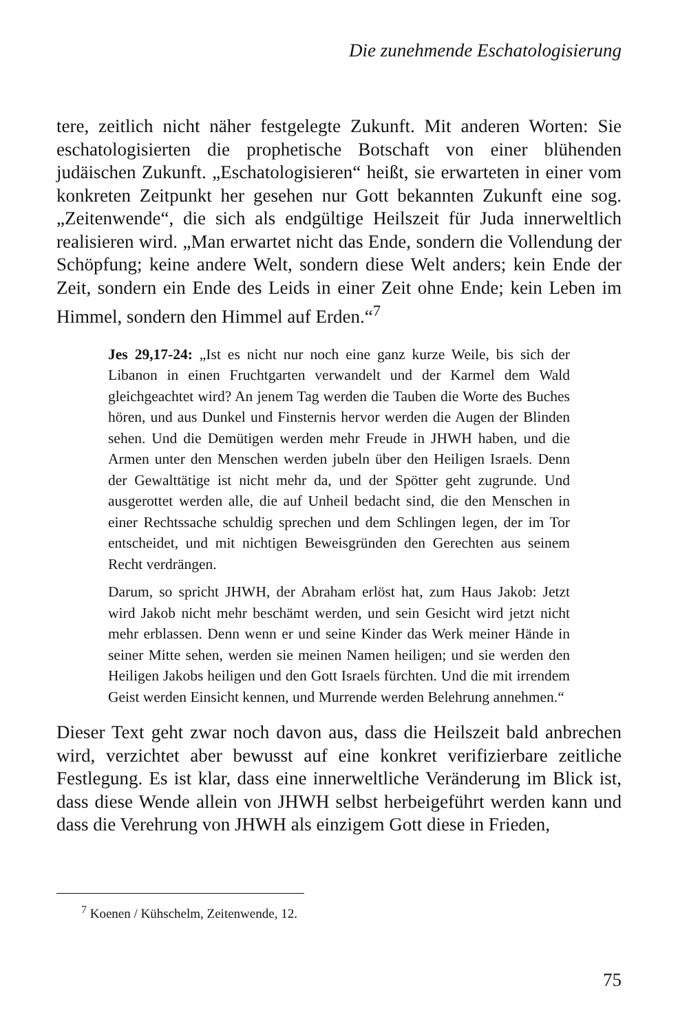Die zunehmende Eschatologisierung
tere, zeitlich nicht näher festgelegte Zukunft. Mit anderen Worten: Sie eschatologisierten die prophetische Botschaft von einer blühenden judäischen Zukunft. „Eschatologisieren“ heißt, sie erwarteten in einer vom konkreten Zeitpunkt her gesehen nur Gott bekannten Zukunft eine sog. „Zeitenwende“, die sich als endgültige Heilszeit für Juda innerweltlich realisieren wird. „Man erwartet nicht das Ende, sondern die Vollendung der Schöpfung; keine andere Welt, sondern diese Welt anders; kein Ende der Zeit, sondern ein Ende des Leids in einer Zeit ohne Ende; kein Leben im Himmel, sondern den Himmel auf Erden.“<sup>7</sup>
Jes 29,17-24: „Ist es nicht nur noch eine ganz kurze Weile, bis sich der Libanon in einen Fruchtgarten verwandelt und der Karmel dem Wald gleichgeachtet wird? An jenem Tag werden die Tauben die Worte des Buches hören, und aus Dunkel und Finsternis hervor werden die Augen der Blinden sehen. Und die Demütigen werden mehr Freude in JHWH haben, und die Armen unter den Menschen werden jubeln über den Heiligen Israels. Denn der Gewalttätige ist nicht mehr da, und der Spötter geht zugrunde. Und ausgerottet werden alle, die auf Unheil bedacht sind, die den Menschen in einer Rechtssache schuldig sprechen und dem Schlingen legen, der im Tor entscheidet, und mit nichtigen Beweisgründen den Gerechten aus seinem Recht verdrängen.
Darum, so spricht JHWH, der Abraham erlöst hat, zum Haus Jakob: Jetzt wird Jakob nicht mehr beschämt werden, und sein Gesicht wird jetzt nicht mehr erblassen. Denn wenn er und seine Kinder das Werk meiner Hände in seiner Mitte sehen, werden sie meinen Namen heiligen; und sie werden den Heiligen Jakobs heiligen und den Gott Israels fürchten. Und die mit irrendem Geist werden Einsicht kennen, und Murrende werden Belehrung annehmen.“
Dieser Text geht zwar noch davon aus, dass die Heilszeit bald anbrechen wird, verzichtet aber bewusst auf eine konkret verifizierbare zeitliche Festlegung. Es ist klar, dass eine innerweltliche Veränderung im Blick ist, dass diese Wende allein von JHWH selbst herbeigeführt werden kann und dass die Verehrung von JHWH als einzigem Gott diese in Frieden,
<sup>7</sup> Koenen / Kühschelm, Zeitenwende, 12.
75